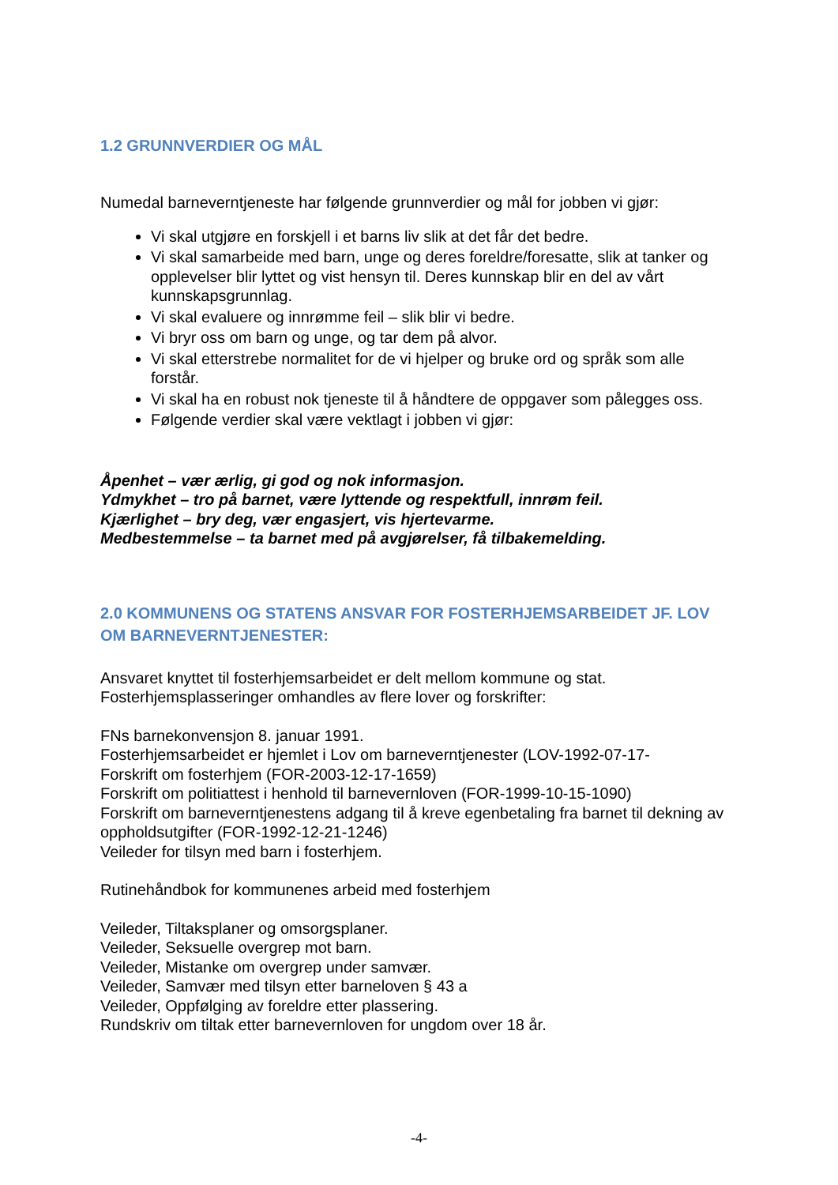1.2 GRUNNVERDIER OG MÅL
Numedal barneverntjeneste har følgende grunnverdier og mål for jobben vi gjør:
Vi skal utgjøre en forskjell i et barns liv slik at det får det bedre.
Vi skal samarbeide med barn, unge og deres foreldre/foresatte, slik at tanker og opplevelser blir lyttet og vist hensyn til. Deres kunnskap blir en del av vårt kunnskapsgrunnlag.
Vi skal evaluere og innrømme feil – slik blir vi bedre.
Vi bryr oss om barn og unge, og tar dem på alvor.
Vi skal etterstrebe normalitet for de vi hjelper og bruke ord og språk som alle forstår.
Vi skal ha en robust nok tjeneste til å håndtere de oppgaver som pålegges oss.
Følgende verdier skal være vektlagt i jobben vi gjør:
Åpenhet – vær ærlig, gi god og nok informasjon.
Ydmykhet – tro på barnet, være lyttende og respektfull, innrøm feil.
Kjærlighet – bry deg, vær engasjert, vis hjertevarme.
Medbestemmelse – ta barnet med på avgjørelser, få tilbakemelding.
2.0 KOMMUNENS OG STATENS ANSVAR FOR FOSTERHJEMSARBEIDET JF. LOV OM BARNEVERNTJENESTER:
Ansvaret knyttet til fosterhjemsarbeidet er delt mellom kommune og stat.
Fosterhjemsplasseringer omhandles av flere lover og forskrifter:
FNs barnekonvensjon 8. januar 1991.
Fosterhjemsarbeidet er hjemlet i Lov om barneverntjenester (LOV-1992-07-17-
Forskrift om fosterhjem (FOR-2003-12-17-1659)
Forskrift om politiattest i henhold til barnevernloven (FOR-1999-10-15-1090)
Forskrift om barneverntjenestens adgang til å kreve egenbetaling fra barnet til dekning av oppholdsutgifter (FOR-1992-12-21-1246)
Veileder for tilsyn med barn i fosterhjem.
Rutinehåndbok for kommunenes arbeid med fosterhjem
Veileder, Tiltaksplaner og omsorgsplaner.
Veileder, Seksuelle overgrep mot barn.
Veileder, Mistanke om overgrep under samvær.
Veileder, Samvær med tilsyn etter barneloven § 43 a
Veileder, Oppfølging av foreldre etter plassering.
Rundskriv om tiltak etter barnevernloven for ungdom over 18 år.
-4-